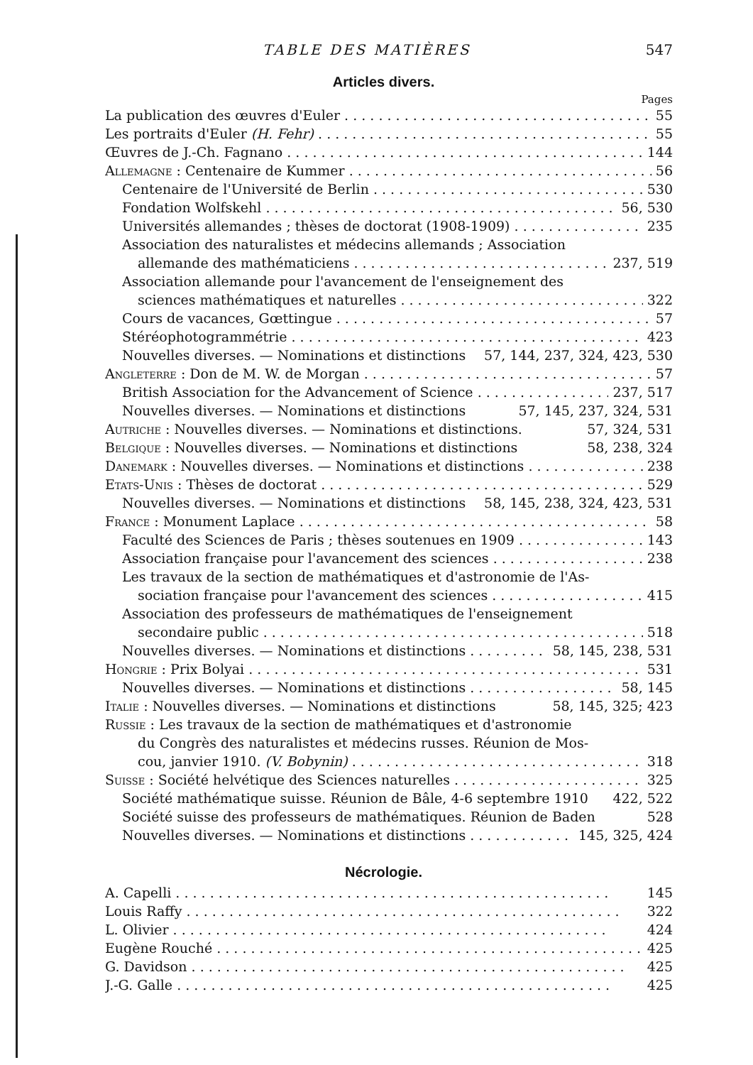TABLE DES MATIÈRES 547
Articles divers.
Pages
La publication des œuvres d'Euler 55
Les portraits d'Euler (H. Fehr) 55
Œuvres de J.-Ch. Fagnano 144
Allemagne : Centenaire de Kummer 56
Centenaire de l'Université de Berlin 530
Fondation Wolfskehl 56, 530
Universités allemandes ; thèses de doctorat (1908-1909) 235
Association des naturalistes et médecins allemands ; Association
allemande des mathématiciens 237, 519
Association allemande pour l'avancement de l'enseignement des
sciences mathématiques et naturelles 322
Cours de vacances, Gœttingue 57
Stéréophotogrammétrie 423
Nouvelles diverses. — Nominations et distinctions 57, 144, 237, 324, 423, 530
Angleterre : Don de M. W. de Morgan 57
British Association for the Advancement of Science 237, 517
Nouvelles diverses. — Nominations et distinctions 57, 145, 237, 324, 531
Autriche : Nouvelles diverses. — Nominations et distinctions. 57, 324, 531
Belgique : Nouvelles diverses. — Nominations et distinctions 58, 238, 324
Danemark : Nouvelles diverses. — Nominations et distinctions 238
Etats-Unis : Thèses de doctorat 529
Nouvelles diverses. — Nominations et distinctions 58, 145, 238, 324, 423, 531
France : Monument Laplace 58
Faculté des Sciences de Paris ; thèses soutenues en 1909 143
Association française pour l'avancement des sciences 238
Les travaux de la section de mathématiques et d'astronomie de l'As-
sociation française pour l'avancement des sciences 415
Association des professeurs de mathématiques de l'enseignement
secondaire public 518
Nouvelles diverses. — Nominations et distinctions 58, 145, 238, 531
Hongrie : Prix Bolyai 531
Nouvelles diverses. — Nominations et distinctions 58, 145
Italie : Nouvelles diverses. — Nominations et distinctions 58, 145, 325; 423
Russie : Les travaux de la section de mathématiques et d'astronomie
du Congrès des naturalistes et médecins russes. Réunion de Mos-
cou, janvier 1910. (V. Bobynin) 318
Suisse : Société helvétique des Sciences naturelles 325
Société mathématique suisse. Réunion de Bâle, 4-6 septembre 1910 422, 522
Société suisse des professeurs de mathématiques. Réunion de Baden 528
Nouvelles diverses. — Nominations et distinctions 145, 325, 424
Nécrologie.
A. Capelli 145
Louis Raffy 322
L. Olivier 424
Eugène Rouché 425
G. Davidson 425
J.-G. Galle 425